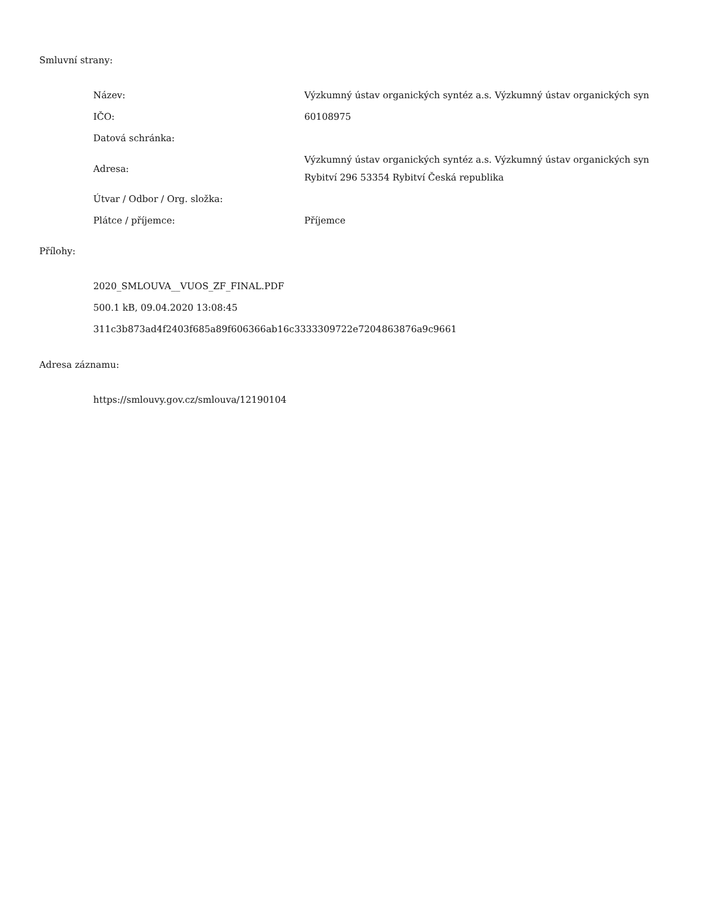Smluvní strany:
| Název: | Výzkumný ústav organických syntéz a.s. Výzkumný ústav organických syn |
| IČO: | 60108975 |
| Datová schránka: | |
| Adresa: | Výzkumný ústav organických syntéz a.s. Výzkumný ústav organických syn Rybitví 296 53354 Rybitví Česká republika |
| Útvar / Odbor / Org. složka: | |
| Plátce / příjemce: | Příjemce |
Přílohy:
2020_SMLOUVA__VUOS_ZF_FINAL.PDF
500.1 kB, 09.04.2020 13:08:45
311c3b873ad4f2403f685a89f606366ab16c3333309722e7204863876a9c9661
Adresa záznamu:
https://smlouvy.gov.cz/smlouva/12190104